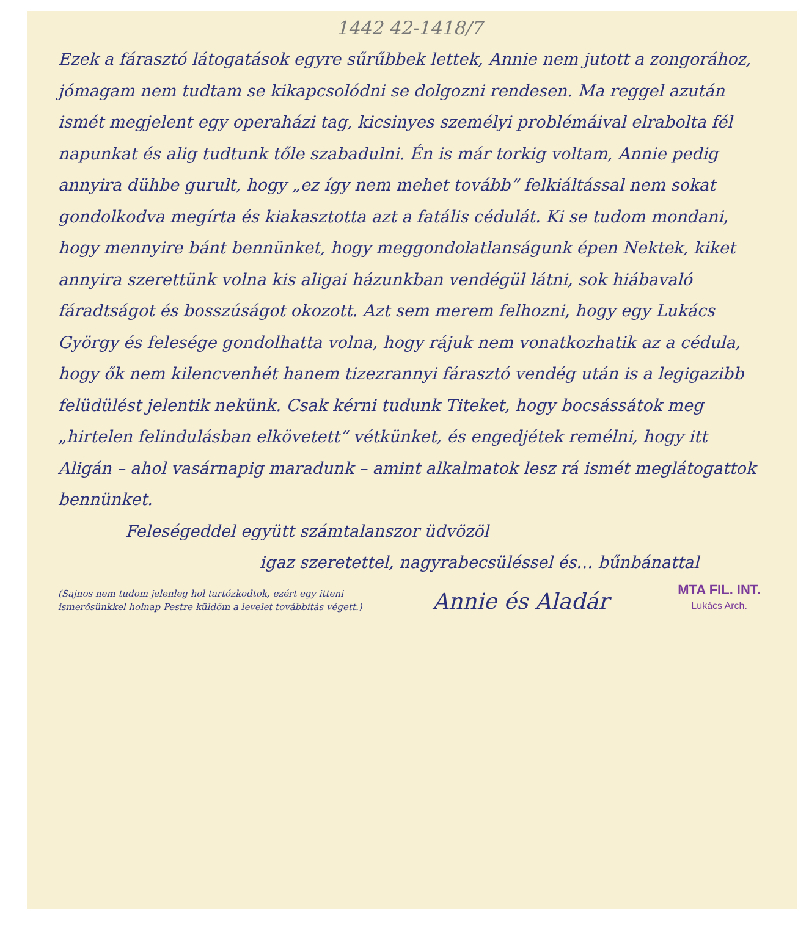1442 42-1418/7
Ezek a fárasztó látogatások egyre sűrűbbek lettek, Annie nem jutott a zongorához, jómagam nem tudtam se kikapcsolódni se dolgozni rendesen. Ma reggel azután ismét megjelent egy operaházi tag, kicsinyes személyi problémáival elrabolta fél napunkat és alig tudtunk tőle szabadulni. Én is már torkig voltam, Annie pedig annyira dühbe gurult, hogy „ez így nem mehet tovább” felkiáltással nem sokat gondolkodva megírta és kiakasztotta azt a fatális cédulát. Ki se tudom mondani, hogy mennyire bánt bennünket, hogy meggondolatlanságunk épen Nektek, kiket annyira szerettünk volna kis aligai házunkban vendégül látni, sok hiábavaló fáradtságot és bosszúságot okozott. Azt sem merem felhozni, hogy egy Lukács György és felesége gondolhatta volna, hogy rájuk nem vonatkozhatik az a cédula, hogy ők nem kilencvenhét hanem tizezrannyi fárasztó vendég után is a legigazibb felüdülést jelentik nekünk. Csak kérni tudunk Titeket, hogy bocsássátok meg „hirtelen felindulásban elkövetett” vétkünket, és engedjétek remélni, hogy itt Aligán – ahol vasárnapig maradunk – amint alkalmatok lesz rá ismét meglátogattok bennünket.
Feleségeddel együtt számtalanszor üdvözöl
igaz szeretettel, nagyrabecsüléssel és… bűnbánattal
(Sajnos nem tudom jelenleg hol tartózkodtok, ezért egy itteni ismerősünkkel holnap Pestre küldöm a levelet továbbítás végett.)
Annie és Aladár
MTA FIL. INT.
Lukács Arch.